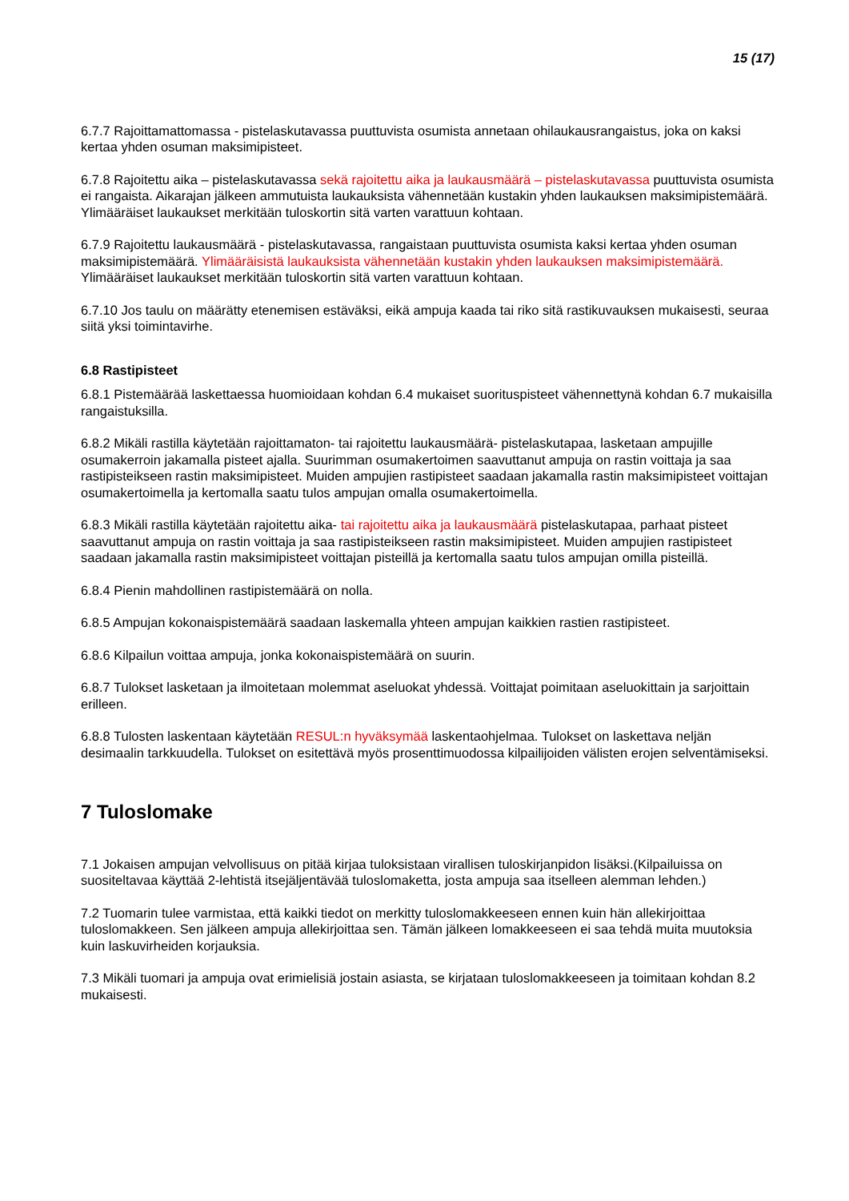15 (17)
6.7.7 Rajoittamattomassa - pistelaskutavassa puuttuvista osumista annetaan ohilaukausrangaistus, joka on kaksi kertaa yhden osuman maksimipisteet.
6.7.8 Rajoitettu aika – pistelaskutavassa sekä rajoitettu aika ja laukausmäärä – pistelaskutavassa puuttuvista osumista ei rangaista. Aikarajan jälkeen ammutuista laukauksista vähennetään kustakin yhden laukauksen maksimipistemäärä. Ylimääräiset laukaukset merkitään tuloskortin sitä varten varattuun kohtaan.
6.7.9 Rajoitettu laukausmäärä - pistelaskutavassa, rangaistaan puuttuvista osumista kaksi kertaa yhden osuman maksimipistemäärä. Ylimääräisistä laukauksista vähennetään kustakin yhden laukauksen maksimipistemäärä. Ylimääräiset laukaukset merkitään tuloskortin sitä varten varattuun kohtaan.
6.7.10 Jos taulu on määrätty etenemisen estäväksi, eikä ampuja kaada tai riko sitä rastikuvauksen mukaisesti, seuraa siitä yksi toimintavirhe.
6.8 Rastipisteet
6.8.1 Pistemäärää laskettaessa huomioidaan kohdan 6.4 mukaiset suorituspisteet vähennettynä kohdan 6.7 mukaisilla rangaistuksilla.
6.8.2 Mikäli rastilla käytetään rajoittamaton- tai rajoitettu laukausmäärä- pistelaskutapaa, lasketaan ampujille osumakerroin jakamalla pisteet ajalla. Suurimman osumakertoimen saavuttanut ampuja on rastin voittaja ja saa rastipisteikseen rastin maksimipisteet. Muiden ampujien rastipisteet saadaan jakamalla rastin maksimipisteet voittajan osumakertoimella ja kertomalla saatu tulos ampujan omalla osumakertoimella.
6.8.3 Mikäli rastilla käytetään rajoitettu aika- tai rajoitettu aika ja laukausmäärä pistelaskutapaa, parhaat pisteet saavuttanut ampuja on rastin voittaja ja saa rastipisteikseen rastin maksimipisteet. Muiden ampujien rastipisteet saadaan jakamalla rastin maksimipisteet voittajan pisteillä ja kertomalla saatu tulos ampujan omilla pisteillä.
6.8.4 Pienin mahdollinen rastipistemäärä on nolla.
6.8.5 Ampujan kokonaispistemäärä saadaan laskemalla yhteen ampujan kaikkien rastien rastipisteet.
6.8.6 Kilpailun voittaa ampuja, jonka kokonaispistemäärä on suurin.
6.8.7 Tulokset lasketaan ja ilmoitetaan molemmat aseluokat yhdessä. Voittajat poimitaan aseluokittain ja sarjoittain erilleen.
6.8.8 Tulosten laskentaan käytetään RESUL:n hyväksymää laskentaohjelmaa. Tulokset on laskettava neljän desimaalin tarkkuudella. Tulokset on esitettävä myös prosenttimuodossa kilpailijoiden välisten erojen selventämiseksi.
7 Tuloslomake
7.1 Jokaisen ampujan velvollisuus on pitää kirjaa tuloksistaan virallisen tuloskirjanpidon lisäksi.(Kilpailuissa on suositeltavaa käyttää 2-lehtistä itsejäljentävää tuloslomaketta, josta ampuja saa itselleen alemman lehden.)
7.2 Tuomarin tulee varmistaa, että kaikki tiedot on merkitty tuloslomakkeeseen ennen kuin hän allekirjoittaa tuloslomakkeen. Sen jälkeen ampuja allekirjoittaa sen. Tämän jälkeen lomakkeeseen ei saa tehdä muita muutoksia kuin laskuvirheiden korjauksia.
7.3 Mikäli tuomari ja ampuja ovat erimielisiä jostain asiasta, se kirjataan tuloslomakkeeseen ja toimitaan kohdan 8.2 mukaisesti.